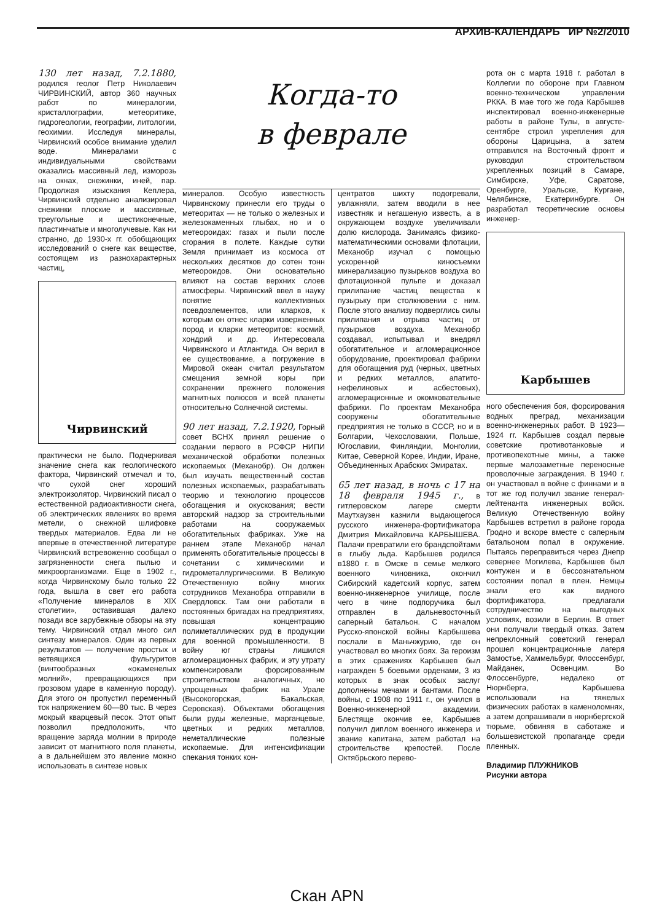АРХИВ-КАЛЕНДАРЬ ИР №2/2010
130 лет назад, 7.2.1880, родился геолог Петр Николаевич ЧИРВИНСКИЙ, автор 360 научных работ по минералогии, кристаллографии, метеоритике, гидрогеологии, географии, литологии, геохимии. Исследуя минералы, Чирвинский особое внимание уделил воде. Минералами с индивидуальными свойствами оказались массивный лед, изморозь на окнах, снежинки, иней, пар. Продолжая изыскания Кеплера, Чирвинский отдельно анализировал снежинки плоские и массивные, треугольные и шестиконечные, пластинчатые и многолучевые. Как ни странно, до 1930-х гг. обобщающих исследований о снеге как веществе, состоящем из разнохарактерных частиц,
Чирвинский
практически не было. Подчеркивая значение снега как геологического фактора, Чирвинский отмечал и то, что сухой снег хороший электроизолятор. Чирвинский писал о естественной радиоактивности снега, об электрических явлениях во время метели, о снежной шлифовке твердых материалов. Едва ли не впервые в отечественной литературе Чирвинский встревоженно сообщал о загрязненности снега пылью и микроорганизмами. Еще в 1902 г., когда Чирвинскому было только 22 года, вышла в свет его работа «Получение минералов в XIX столетии», оставившая далеко позади все зарубежные обзоры на эту тему. Чирвинский отдал много сил синтезу минералов. Один из первых результатов — получение простых и ветвящихся фульгуритов (винтообразных «окаменелых молний», превращающихся при грозовом ударе в каменную породу). Для этого он пропустил переменный ток напряжением 60—80 тыс. В через мокрый кварцевый песок. Этот опыт позволил предположить, что вращение заряда молнии в природе зависит от магнитного поля планеты, а в дальнейшем это явление можно использовать в синтезе новых
Когда-то
в феврале
минералов. Особую известность Чирвинскому принесли его труды о метеоритах — не только о железных и железокаменных глыбах, но и о метеороидах: газах и пыли после сгорания в полете. Каждые сутки Земля принимает из космоса от нескольких десятков до сотен тонн метеороидов. Они основательно влияют на состав верхних слоев атмосферы. Чирвинский ввел в науку понятие коллективных псевдоэлементов, или кларков, к которым он отнес кларки изверженных пород и кларки метеоритов: космий, хондрий и др. Интересовала Чирвинского и Атлантида. Он верил в ее существование, а погружение в Мировой океан считал результатом смещения земной коры при сохранении прежнего положения магнитных полюсов и всей планеты относительно Солнечной системы.
90 лет назад, 7.2.1920, Горный совет ВСНХ принял решение о создании первого в РСФСР НИПИ механической обработки полезных ископаемых (Механобр). Он должен был изучать вещественный состав полезных ископаемых, разрабатывать теорию и технологию процессов обогащения и окускования; вести авторский надзор за строительными работами на сооружаемых обогатительных фабриках. Уже на раннем этапе Механобр начал применять обогатительные процессы в сочетании с химическими и гидрометаллургическими. В Великую Отечественную войну многих сотрудников Механобра отправили в Свердловск. Там они работали в постоянных бригадах на предприятиях, повышая концентрацию полиметаллических руд в продукции для военной промышленности. В войну юг страны лишился агломерационных фабрик, и эту утрату компенсировали форсированным строительством аналогичных, но упрощенных фабрик на Урале (Высокогорская, Бакальская, Серовская). Объектами обогащения были руды железные, марганцевые, цветных и редких металлов, неметаллические полезные ископаемые. Для интенсификации спекания тонких кон-
центратов шихту подогревали, увлажняли, затем вводили в нее известняк и негашеную известь, а в окружающем воздухе увеличивали долю кислорода. Занимаясь физико-математическими основами флотации, Механобр изучал с помощью ускоренной киносъемки минерализацию пузырьков воздуха во флотационной пульпе и доказал прилипание частиц вещества к пузырьку при столкновении с ним. После этого анализу подверглись силы прилипания и отрыва частиц от пузырьков воздуха. Механобр создавал, испытывал и внедрял обогатительное и агломерационное оборудование, проектировал фабрики для обогащения руд (черных, цветных и редких металлов, апатито-нефелиновых и асбестовых), агломерационные и окомковательные фабрики. По проектам Механобра сооружены обогатительные предприятия не только в СССР, но и в Болгарии, Чехословакии, Польше, Югославии, Финляндии, Монголии, Китае, Северной Корее, Индии, Иране, Объединенных Арабских Эмиратах.
65 лет назад, в ночь с 17 на 18 февраля 1945 г., в гитлеровском лагере смерти Маутхаузен казнили выдающегося русского инженера-фортификатора Дмитрия Михайловича КАРБЫШЕВА. Палачи превратили его брандспойтами в глыбу льда. Карбышев родился в1880 г. в Омске в семье мелкого военного чиновника, окончил Сибирский кадетский корпус, затем военно-инженерное училище, после чего в чине подпоручика был отправлен в дальневосточный саперный батальон. С началом Русско-японской войны Карбышева послали в Маньчжурию, где он участвовал во многих боях. За героизм в этих сражениях Карбышев был награжден 5 боевыми орденами, 3 из которых в знак особых заслуг дополнены мечами и бантами. После войны, с 1908 по 1911 г., он учился в Военно-инженерной академии. Блестяще окончив ее, Карбышев получил диплом военного инженера и звание капитана, затем работал на строительстве крепостей. После Октябрьского перево-
рота он с марта 1918 г. работал в Коллегии по обороне при Главном военно-техническом управлении РККА. В мае того же года Карбышев инспектировал военно-инженерные работы в районе Тулы, в августе-сентябре строил укрепления для обороны Царицына, а затем отправился на Восточный фронт и руководил строительством укрепленных позиций в Самаре, Симбирске, Уфе, Саратове, Оренбурге, Уральске, Кургане, Челябинске, Екатеринбурге. Он разработал теоретические основы инженер-
Карбышев
ного обеспечения боя, форсирования водных преград, механизации военно-инженерных работ. В 1923—1924 гг. Карбышев создал первые советские противотанковые и противопехотные мины, а также первые малозаметные переносные проволочные заграждения. В 1940 г. он участвовал в войне с финнами и в тот же год получил звание генерал-лейтенанта инженерных войск. Великую Отечественную войну Карбышев встретил в районе города Гродно и вскоре вместе с саперным батальоном попал в окружение. Пытаясь переправиться через Днепр севернее Могилева, Карбышев был контужен и в бессознательном состоянии попал в плен. Немцы знали его как видного фортификатора, предлагали сотрудничество на выгодных условиях, возили в Берлин. В ответ они получали твердый отказ. Затем непреклонный советский генерал прошел концентрационные лагеря Замостье, Хаммельбург, Флоссенбург, Майданек, Освенцим. Во Флоссенбурге, недалеко от Нюрнберга, Карбышева использовали на тяжелых физических работах в каменоломнях, а затем допрашивали в нюрнбергской тюрьме, обвиняя в саботаже и большевистской пропаганде среди пленных.
Владимир ПЛУЖНИКОВ
Рисунки автора
Скан APN